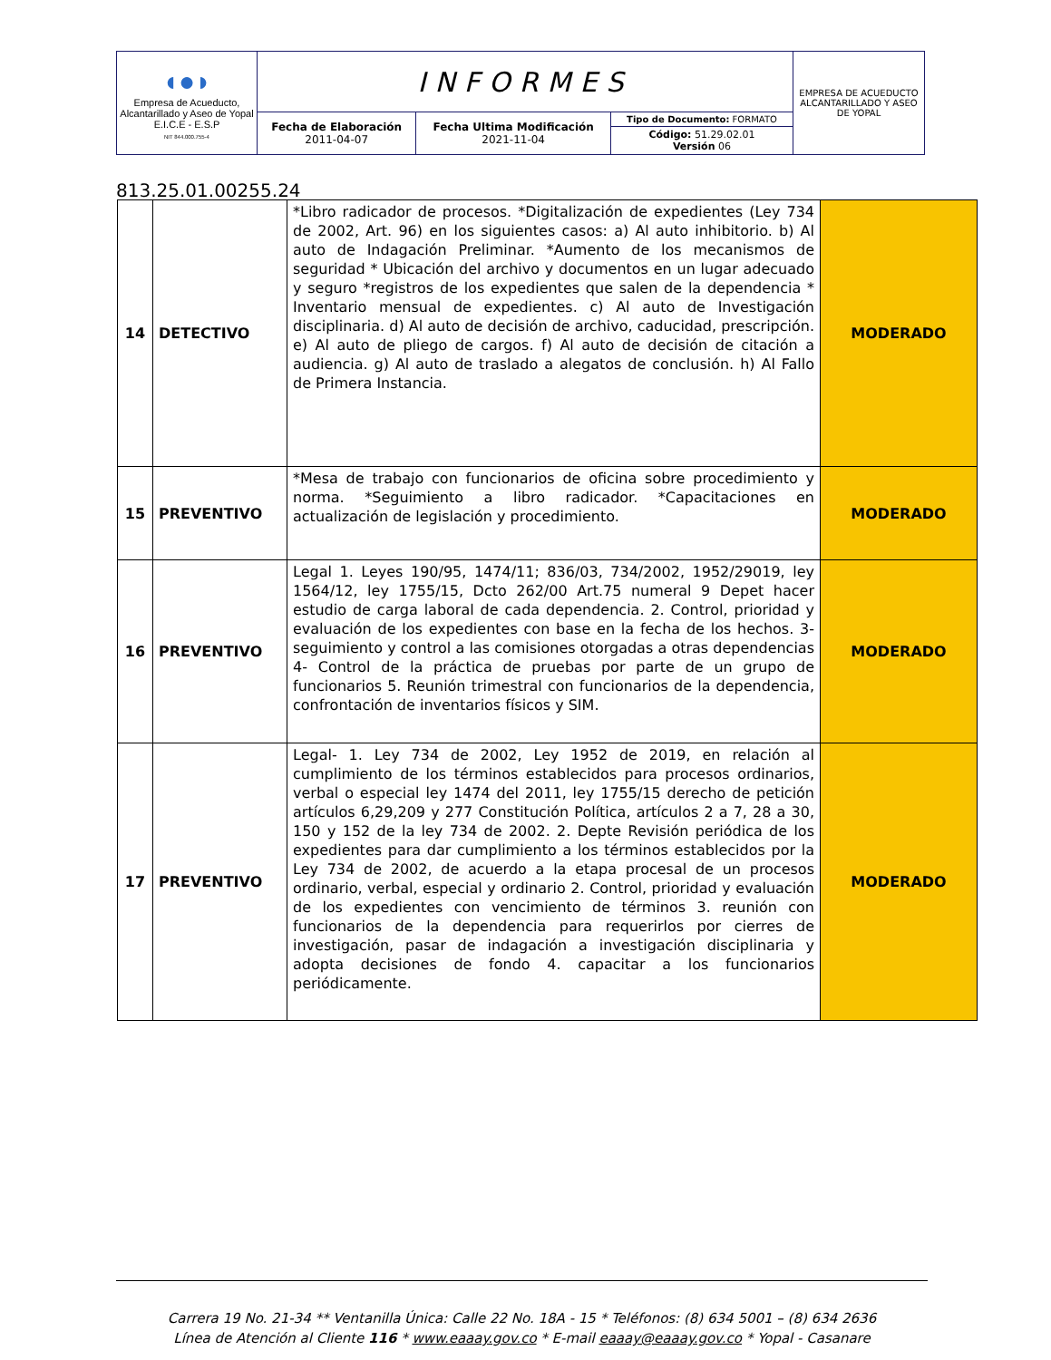| ◖●◗ Empresa de Acueducto, Alcantarillado y Aseo de Yopal E.I.C.E - E.S.P NIT 844.000.755-4 | INFORMES | | | EMPRESA DE ACUEDUCTO ALCANTARILLADO Y ASEO DE YOPAL |
| | Fecha de Elaboración 2011-04-07 | Fecha Ultima Modificación 2021-11-04 | Tipo de Documento: FORMATO | |
| | | | Código: 51.29.02.01 Versión 06 | |
813.25.01.00255.24
| 14 | DETECTIVO | *Libro radicador de procesos. *Digitalización de expedientes (Ley 734 de 2002, Art. 96) en los siguientes casos: a) Al auto inhibitorio. b) Al auto de Indagación Preliminar. *Aumento de los mecanismos de seguridad * Ubicación del archivo y documentos en un lugar adecuado y seguro *registros de los expedientes que salen de la dependencia * Inventario mensual de expedientes. c) Al auto de Investigación disciplinaria. d) Al auto de decisión de archivo, caducidad, prescripción. e) Al auto de pliego de cargos. f) Al auto de decisión de citación a audiencia. g) Al auto de traslado a alegatos de conclusión. h) Al Fallo de Primera Instancia. | MODERADO |
| 15 | PREVENTIVO | *Mesa de trabajo con funcionarios de oficina sobre procedimiento y norma. *Seguimiento a libro radicador. *Capacitaciones en actualización de legislación y procedimiento. | MODERADO |
| 16 | PREVENTIVO | Legal 1. Leyes 190/95, 1474/11; 836/03, 734/2002, 1952/29019, ley 1564/12, ley 1755/15, Dcto 262/00 Art.75 numeral 9 Depet hacer estudio de carga laboral de cada dependencia. 2. Control, prioridad y evaluación de los expedientes con base en la fecha de los hechos. 3- seguimiento y control a las comisiones otorgadas a otras dependencias 4- Control de la práctica de pruebas por parte de un grupo de funcionarios 5. Reunión trimestral con funcionarios de la dependencia, confrontación de inventarios físicos y SIM. | MODERADO |
| 17 | PREVENTIVO | Legal- 1. Ley 734 de 2002, Ley 1952 de 2019, en relación al cumplimiento de los términos establecidos para procesos ordinarios, verbal o especial ley 1474 del 2011, ley 1755/15 derecho de petición artículos 6,29,209 y 277 Constitución Política, artículos 2 a 7, 28 a 30, 150 y 152 de la ley 734 de 2002. 2. Depte Revisión periódica de los expedientes para dar cumplimiento a los términos establecidos por la Ley 734 de 2002, de acuerdo a la etapa procesal de un procesos ordinario, verbal, especial y ordinario 2. Control, prioridad y evaluación de los expedientes con vencimiento de términos 3. reunión con funcionarios de la dependencia para requerirlos por cierres de investigación, pasar de indagación a investigación disciplinaria y adopta decisiones de fondo 4. capacitar a los funcionarios periódicamente. | MODERADO |
Carrera 19 No. 21-34 ** Ventanilla Única: Calle 22 No. 18A - 15 * Teléfonos: (8) 634 5001 – (8) 634 2636
Línea de Atención al Cliente 116 * www.eaaay.gov.co * E-mail eaaay@eaaay.gov.co * Yopal - Casanare